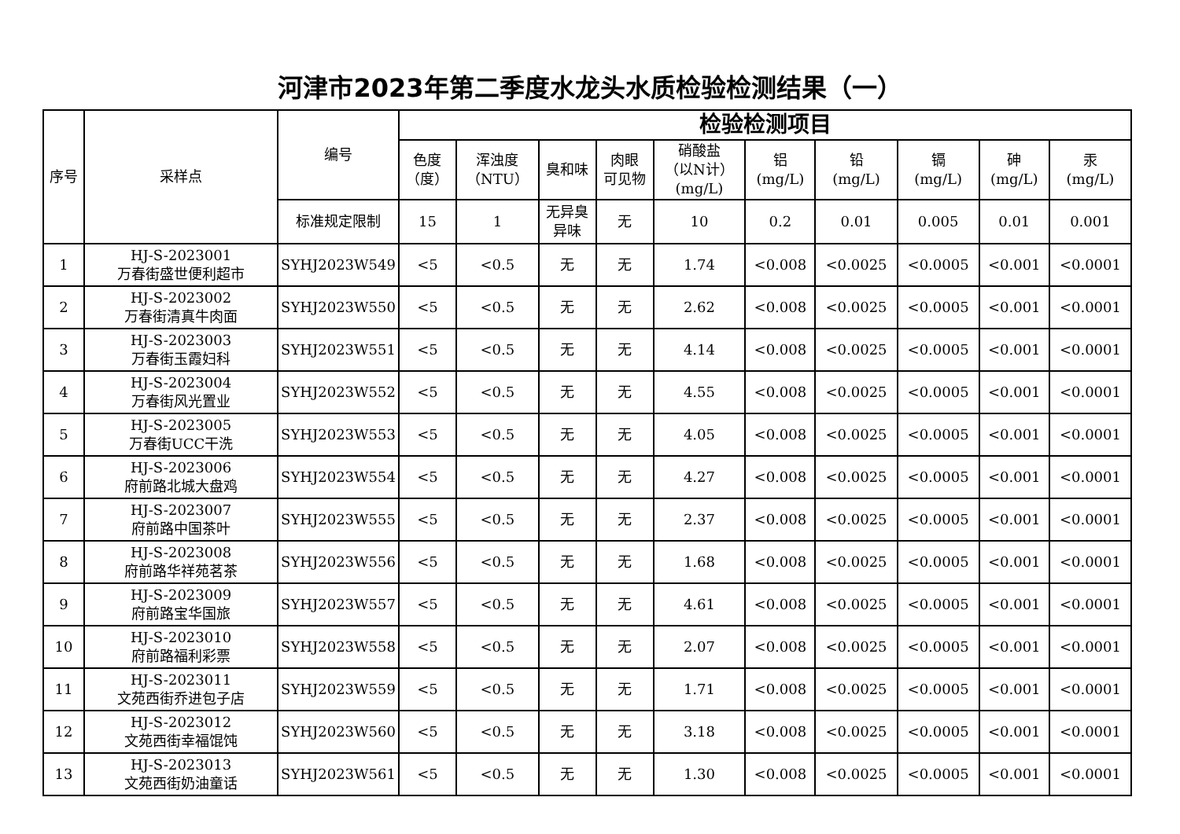河津市2023年第二季度水龙头水质检验检测结果（一）
| 序号 | 采样点 | 编号 | 检验检测项目 | | | | | | | | | |
| --- | --- | --- | --- | --- | --- | --- | --- | --- | --- | --- | --- | --- |
| | | | 色度 （度） | 浑浊度 （NTU） | 臭和味 | 肉眼 可见物 | 硝酸盐 （以N计） (mg/L) | 铝 (mg/L) | 铅 (mg/L) | 镉 (mg/L) | 砷 (mg/L) | 汞 (mg/L) |
| | | 标准规定限制 | 15 | 1 | 无异臭 异味 | 无 | 10 | 0.2 | 0.01 | 0.005 | 0.01 | 0.001 |
| 1 | HJ-S-2023001 万春街盛世便利超市 | SYHJ2023W549 | <5 | <0.5 | 无 | 无 | 1.74 | <0.008 | <0.0025 | <0.0005 | <0.001 | <0.0001 |
| 2 | HJ-S-2023002 万春街清真牛肉面 | SYHJ2023W550 | <5 | <0.5 | 无 | 无 | 2.62 | <0.008 | <0.0025 | <0.0005 | <0.001 | <0.0001 |
| 3 | HJ-S-2023003 万春街玉霞妇科 | SYHJ2023W551 | <5 | <0.5 | 无 | 无 | 4.14 | <0.008 | <0.0025 | <0.0005 | <0.001 | <0.0001 |
| 4 | HJ-S-2023004 万春街风光置业 | SYHJ2023W552 | <5 | <0.5 | 无 | 无 | 4.55 | <0.008 | <0.0025 | <0.0005 | <0.001 | <0.0001 |
| 5 | HJ-S-2023005 万春街UCC干洗 | SYHJ2023W553 | <5 | <0.5 | 无 | 无 | 4.05 | <0.008 | <0.0025 | <0.0005 | <0.001 | <0.0001 |
| 6 | HJ-S-2023006 府前路北城大盘鸡 | SYHJ2023W554 | <5 | <0.5 | 无 | 无 | 4.27 | <0.008 | <0.0025 | <0.0005 | <0.001 | <0.0001 |
| 7 | HJ-S-2023007 府前路中国茶叶 | SYHJ2023W555 | <5 | <0.5 | 无 | 无 | 2.37 | <0.008 | <0.0025 | <0.0005 | <0.001 | <0.0001 |
| 8 | HJ-S-2023008 府前路华祥苑茗茶 | SYHJ2023W556 | <5 | <0.5 | 无 | 无 | 1.68 | <0.008 | <0.0025 | <0.0005 | <0.001 | <0.0001 |
| 9 | HJ-S-2023009 府前路宝华国旅 | SYHJ2023W557 | <5 | <0.5 | 无 | 无 | 4.61 | <0.008 | <0.0025 | <0.0005 | <0.001 | <0.0001 |
| 10 | HJ-S-2023010 府前路福利彩票 | SYHJ2023W558 | <5 | <0.5 | 无 | 无 | 2.07 | <0.008 | <0.0025 | <0.0005 | <0.001 | <0.0001 |
| 11 | HJ-S-2023011 文苑西街乔进包子店 | SYHJ2023W559 | <5 | <0.5 | 无 | 无 | 1.71 | <0.008 | <0.0025 | <0.0005 | <0.001 | <0.0001 |
| 12 | HJ-S-2023012 文苑西街幸福馄饨 | SYHJ2023W560 | <5 | <0.5 | 无 | 无 | 3.18 | <0.008 | <0.0025 | <0.0005 | <0.001 | <0.0001 |
| 13 | HJ-S-2023013 文苑西街奶油童话 | SYHJ2023W561 | <5 | <0.5 | 无 | 无 | 1.30 | <0.008 | <0.0025 | <0.0005 | <0.001 | <0.0001 |